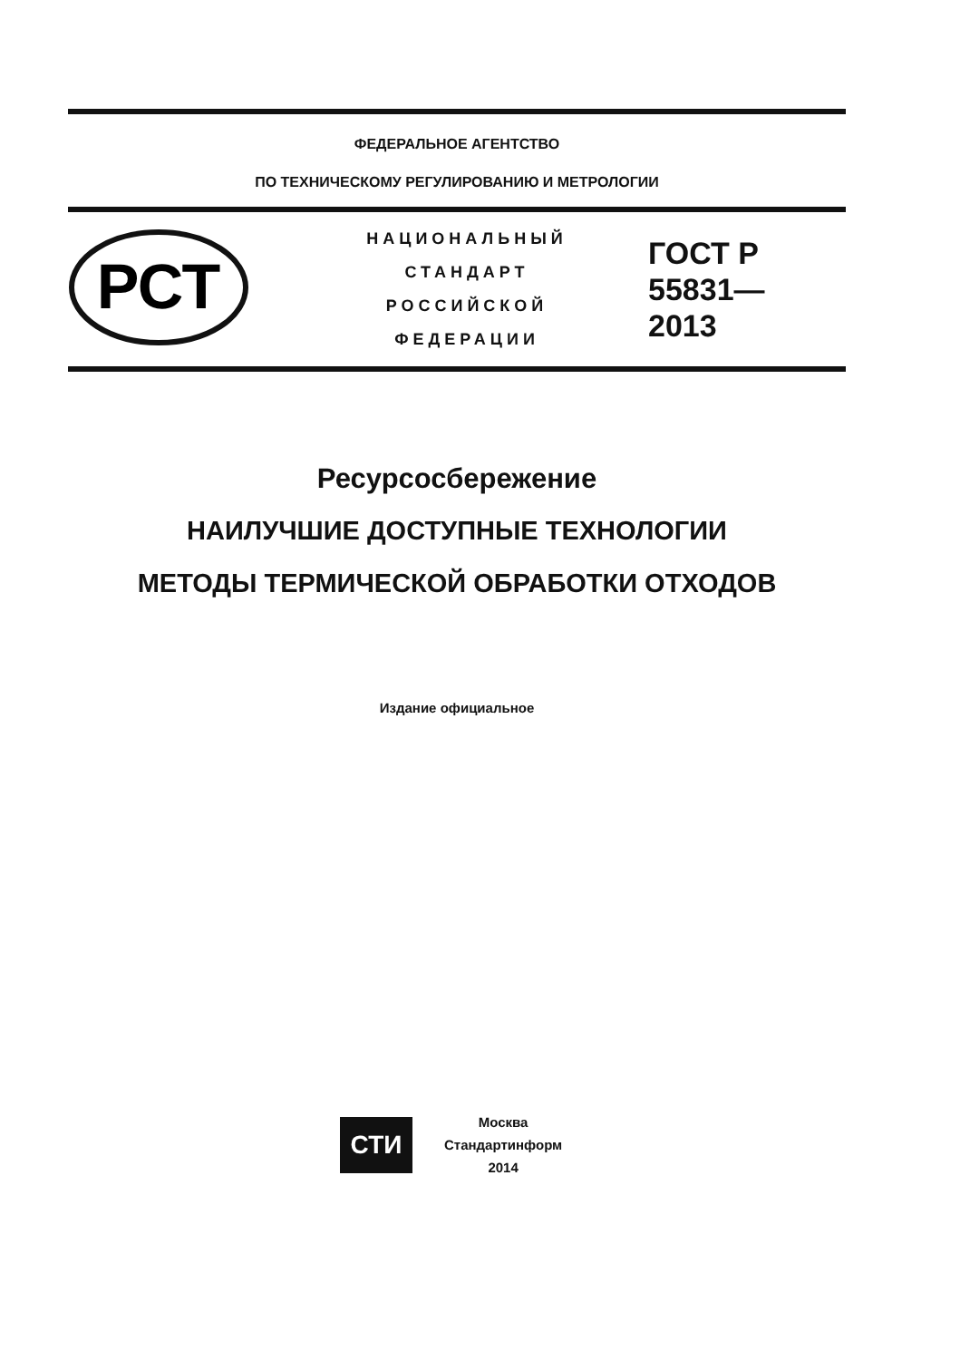ФЕДЕРАЛЬНОЕ АГЕНТСТВО
ПО ТЕХНИЧЕСКОМУ РЕГУЛИРОВАНИЮ И МЕТРОЛОГИИ
РСТ
НАЦИОНАЛЬНЫЙ
СТАНДАРТ
РОССИЙСКОЙ
ФЕДЕРАЦИИ
ГОСТ Р
55831—
2013
Ресурсосбережение
НАИЛУЧШИЕ ДОСТУПНЫЕ ТЕХНОЛОГИИ
МЕТОДЫ ТЕРМИЧЕСКОЙ ОБРАБОТКИ ОТХОДОВ
Издание официальное
СТИ
Москва
Стандартинформ
2014